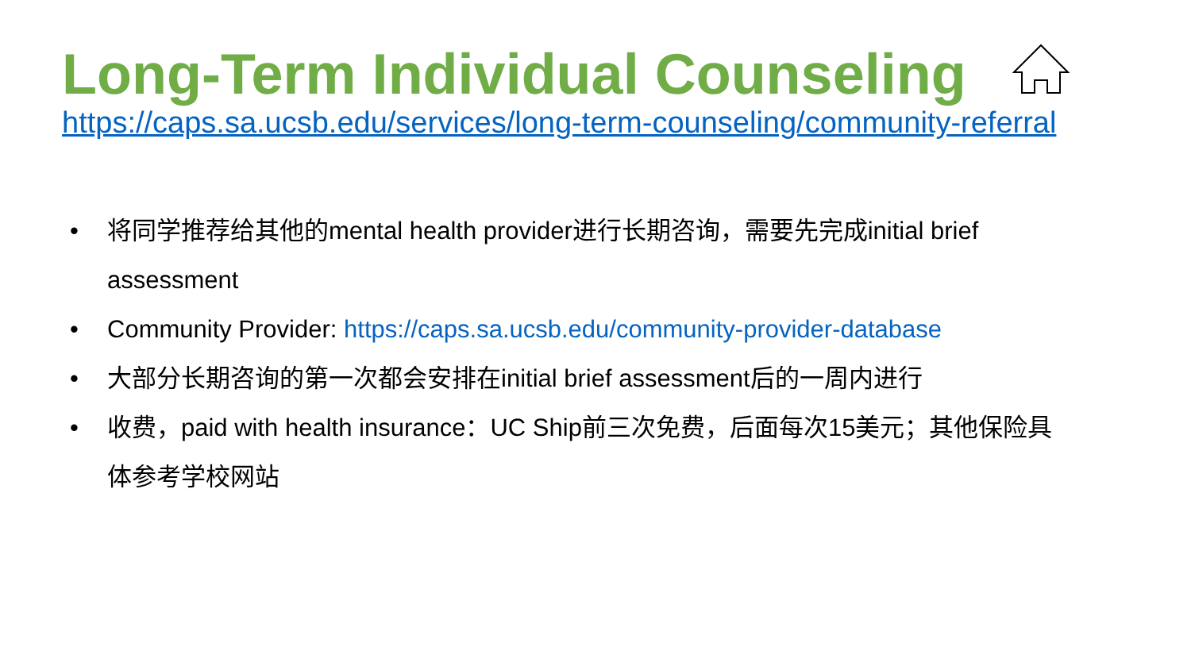Long-Term Individual Counseling
https://caps.sa.ucsb.edu/services/long-term-counseling/community-referral
• 将同学推荐给其他的mental health provider进行长期咨询，需要先完成initial brief assessment
• Community Provider: https://caps.sa.ucsb.edu/community-provider-database
• 大部分长期咨询的第一次都会安排在initial brief assessment后的一周内进行
• 收费，paid with health insurance：UC Ship前三次免费，后面每次15美元；其他保险具体参考学校网站